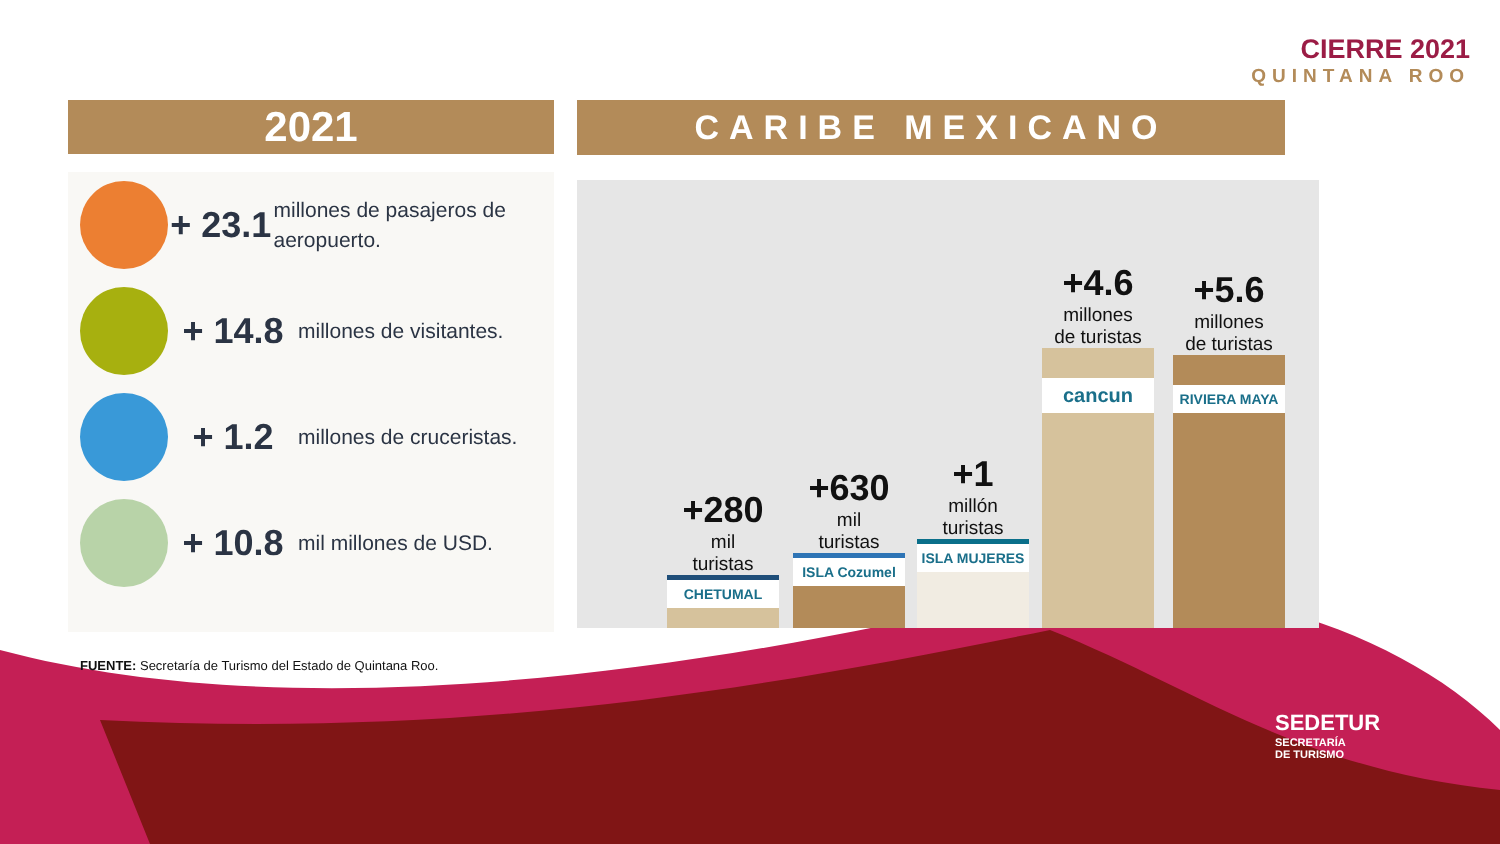CIERRE 2021
QUINTANA ROO
2021 CARIBE MEXICANO
+ 23.1
millones de pasajeros de aeropuerto.
+ 14.8
millones de visitantes.
+ 1.2
millones de cruceristas.
+ 10.8
mil millones de USD.
+280
mil
turistas
CHETUMAL
+630
mil
turistas
ISLA Cozumel
+1
millón
turistas
ISLA MUJERES
+4.6
millones
de turistas
cancun
+5.6
millones
de turistas
RIVIERA MAYA
FUENTE: Secretaría de Turismo del Estado de Quintana Roo.
SEDETUR
SECRETARÍA
DE TURISMO